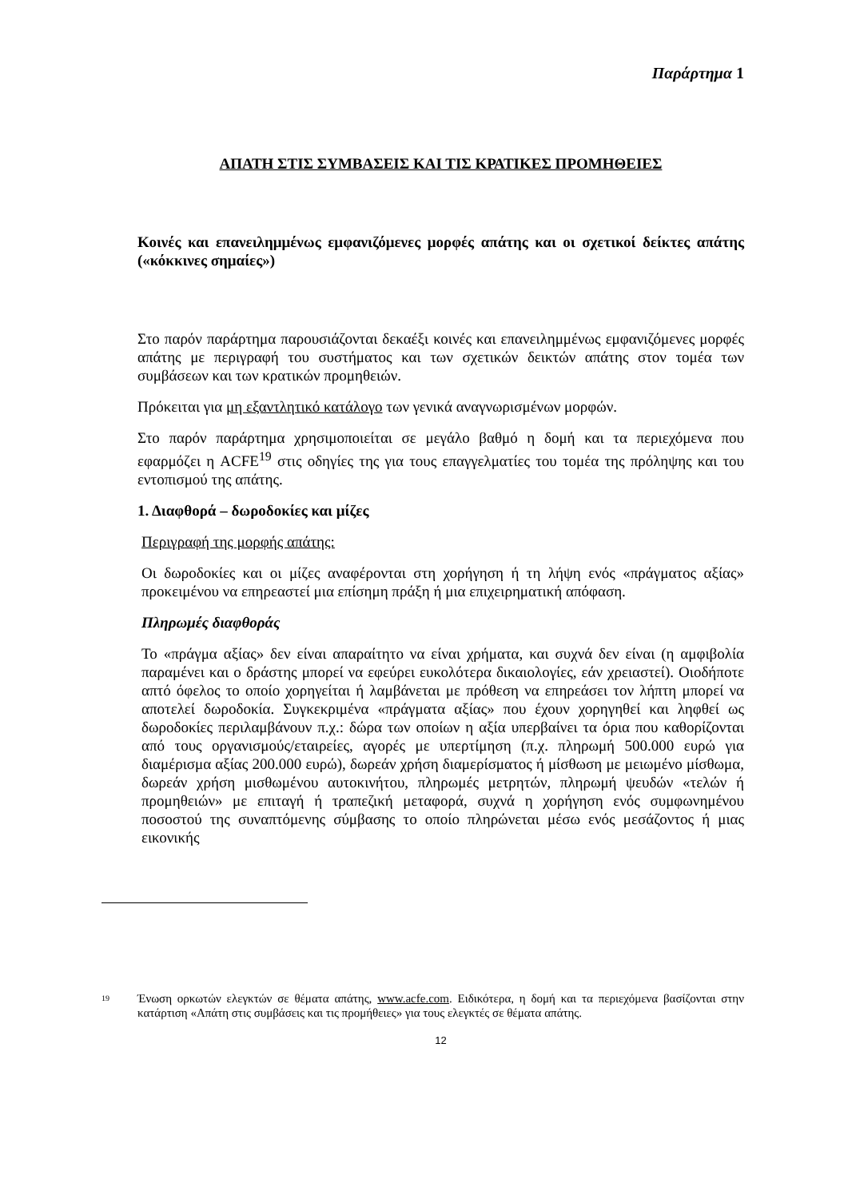Παράρτημα 1
ΑΠΑΤΗ ΣΤΙΣ ΣΥΜΒΑΣΕΙΣ ΚΑΙ ΤΙΣ ΚΡΑΤΙΚΕΣ ΠΡΟΜΗΘΕΙΕΣ
Κοινές και επανειλημμένως εμφανιζόμενες μορφές απάτης και οι σχετικοί δείκτες απάτης («κόκκινες σημαίες»)
Στο παρόν παράρτημα παρουσιάζονται δεκαέξι κοινές και επανειλημμένως εμφανιζόμενες μορφές απάτης με περιγραφή του συστήματος και των σχετικών δεικτών απάτης στον τομέα των συμβάσεων και των κρατικών προμηθειών.
Πρόκειται για μη εξαντλητικό κατάλογο των γενικά αναγνωρισμένων μορφών.
Στο παρόν παράρτημα χρησιμοποιείται σε μεγάλο βαθμό η δομή και τα περιεχόμενα που εφαρμόζει η ACFE<sup>19</sup> στις οδηγίες της για τους επαγγελματίες του τομέα της πρόληψης και του εντοπισμού της απάτης.
1. Διαφθορά – δωροδοκίες και μίζες
Περιγραφή της μορφής απάτης:
Οι δωροδοκίες και οι μίζες αναφέρονται στη χορήγηση ή τη λήψη ενός «πράγματος αξίας» προκειμένου να επηρεαστεί μια επίσημη πράξη ή μια επιχειρηματική απόφαση.
Πληρωμές διαφθοράς
Το «πράγμα αξίας» δεν είναι απαραίτητο να είναι χρήματα, και συχνά δεν είναι (η αμφιβολία παραμένει και ο δράστης μπορεί να εφεύρει ευκολότερα δικαιολογίες, εάν χρειαστεί). Οιοδήποτε απτό όφελος το οποίο χορηγείται ή λαμβάνεται με πρόθεση να επηρεάσει τον λήπτη μπορεί να αποτελεί δωροδοκία. Συγκεκριμένα «πράγματα αξίας» που έχουν χορηγηθεί και ληφθεί ως δωροδοκίες περιλαμβάνουν π.χ.: δώρα των οποίων η αξία υπερβαίνει τα όρια που καθορίζονται από τους οργανισμούς/εταιρείες, αγορές με υπερτίμηση (π.χ. πληρωμή 500.000 ευρώ για διαμέρισμα αξίας 200.000 ευρώ), δωρεάν χρήση διαμερίσματος ή μίσθωση με μειωμένο μίσθωμα, δωρεάν χρήση μισθωμένου αυτοκινήτου, πληρωμές μετρητών, πληρωμή ψευδών «τελών ή προμηθειών» με επιταγή ή τραπεζική μεταφορά, συχνά η χορήγηση ενός συμφωνημένου ποσοστού της συναπτόμενης σύμβασης το οποίο πληρώνεται μέσω ενός μεσάζοντος ή μιας εικονικής
<sup>19</sup>
Ένωση ορκωτών ελεγκτών σε θέματα απάτης, www.acfe.com. Ειδικότερα, η δομή και τα περιεχόμενα βασίζονται στην κατάρτιση «Απάτη στις συμβάσεις και τις προμήθειες» για τους ελεγκτές σε θέματα απάτης.
12